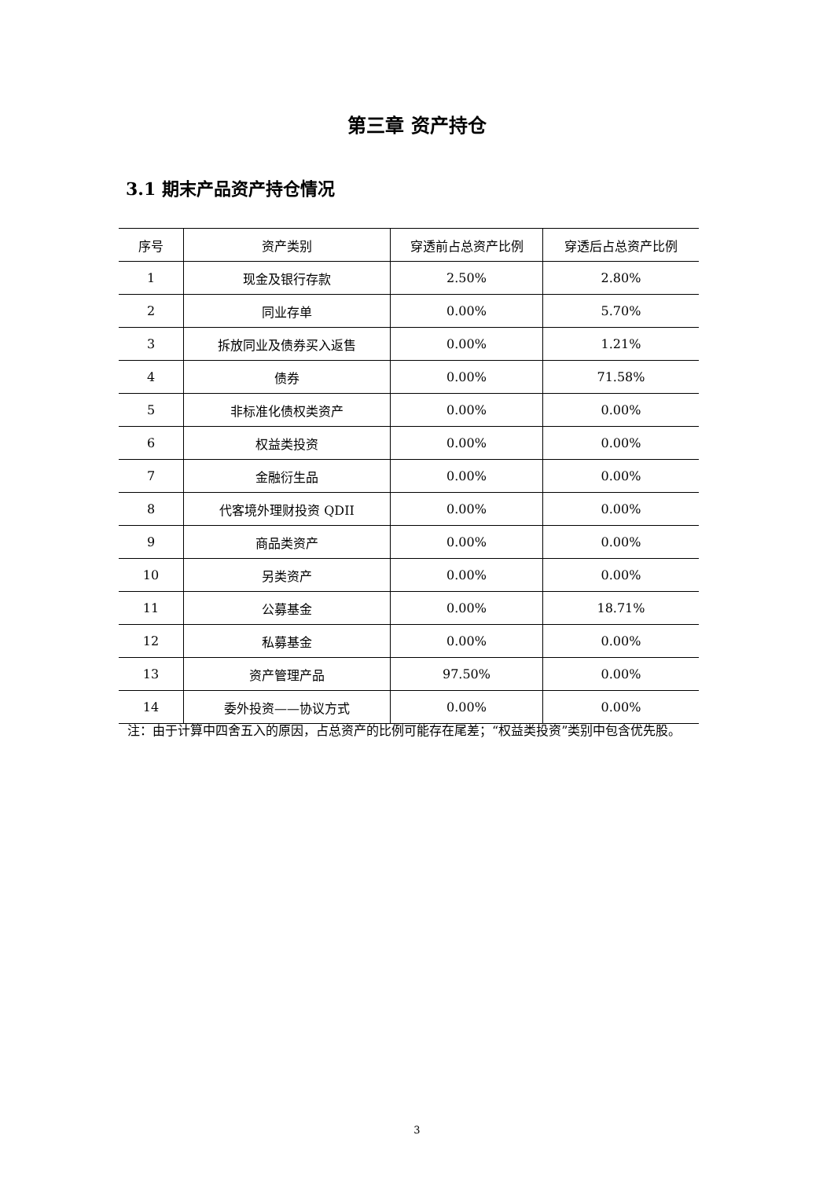第三章 资产持仓
3.1 期末产品资产持仓情况
| 序号 | 资产类别 | 穿透前占总资产比例 | 穿透后占总资产比例 |
| --- | --- | --- | --- |
| 1 | 现金及银行存款 | 2.50% | 2.80% |
| 2 | 同业存单 | 0.00% | 5.70% |
| 3 | 拆放同业及债券买入返售 | 0.00% | 1.21% |
| 4 | 债券 | 0.00% | 71.58% |
| 5 | 非标准化债权类资产 | 0.00% | 0.00% |
| 6 | 权益类投资 | 0.00% | 0.00% |
| 7 | 金融衍生品 | 0.00% | 0.00% |
| 8 | 代客境外理财投资 QDII | 0.00% | 0.00% |
| 9 | 商品类资产 | 0.00% | 0.00% |
| 10 | 另类资产 | 0.00% | 0.00% |
| 11 | 公募基金 | 0.00% | 18.71% |
| 12 | 私募基金 | 0.00% | 0.00% |
| 13 | 资产管理产品 | 97.50% | 0.00% |
| 14 | 委外投资——协议方式 | 0.00% | 0.00% |
注：由于计算中四舍五入的原因，占总资产的比例可能存在尾差；“权益类投资”类别中包含优先股。
3